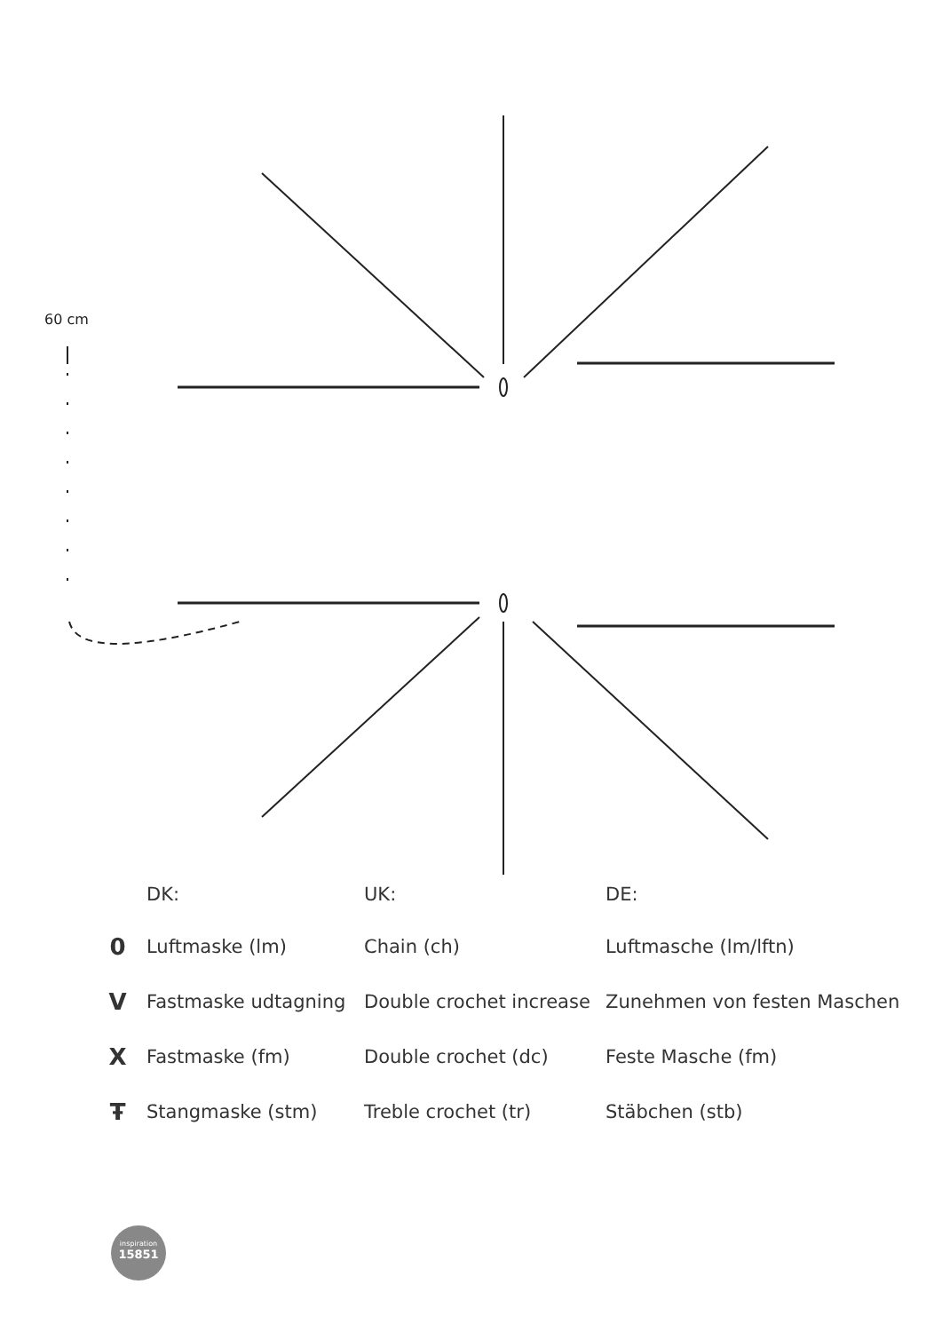60 cm
| | DK: | UK: | DE: |
| --- | --- | --- | --- |
| 0 | Luftmaske (lm) | Chain (ch) | Luftmasche (lm/lftn) |
| V | Fastmaske udtagning | Double crochet increase | Zunehmen von festen Maschen |
| X | Fastmaske (fm) | Double crochet (dc) | Feste Masche (fm) |
| Ŧ | Stangmaske (stm) | Treble crochet (tr) | Stäbchen (stb) |
inspiration
15851